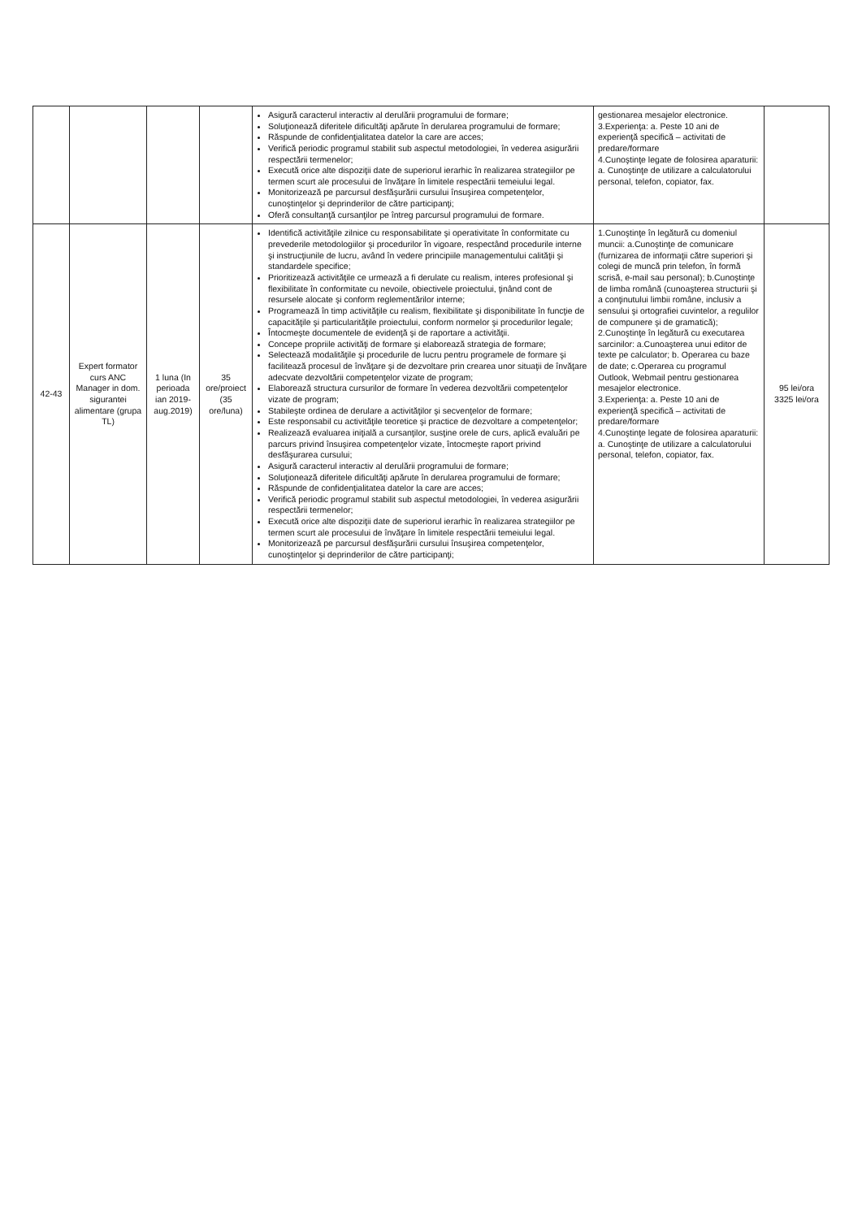| | | | | Asigură caracterul interactiv al derulării programului de formare; Soluţionează diferitele dificultăţi apărute în derularea programului de formare; Răspunde de confidenţialitatea datelor la care are acces; Verifică periodic programul stabilit sub aspectul metodologiei, în vederea asigurării respectării termenelor; Execută orice alte dispoziţii date de superiorul ierarhic în realizarea strategiilor pe termen scurt ale procesului de învăţare în limitele respectării temeiului legal. Monitorizează pe parcursul desfăşurării cursului însuşirea competenţelor, cunoştinţelor şi deprinderilor de către participanţi; Oferă consultanţă cursanţilor pe întreg parcursul programului de formare. | gestionarea mesajelor electronice. 3.Experienţa: a. Peste 10 ani de experienţă specifică – activitati de predare/formare 4.Cunoştinţe legate de folosirea aparaturii: a. Cunoştinţe de utilizare a calculatorului personal, telefon, copiator, fax. | |
| 42-43 | Expert formator curs ANC Manager in dom. sigurantei alimentare (grupa TL) | 1 luna (In perioada ian 2019-aug.2019) | 35 ore/proiect (35 ore/luna) | Identifică activităţile zilnice cu responsabilitate şi operativitate în conformitate cu prevederile metodologiilor şi procedurilor în vigoare, respectând procedurile interne şi instrucţiunile de lucru, având în vedere principiile managementului calităţii şi standardele specifice; Prioritizează activităţile ce urmează a fi derulate cu realism, interes profesional şi flexibilitate în conformitate cu nevoile, obiectivele proiectului, ţinând cont de resursele alocate şi conform reglementărilor interne; Programează în timp activităţile cu realism, flexibilitate şi disponibilitate în funcţie de capacităţile şi particularităţile proiectului, conform normelor şi procedurilor legale; Întocmeşte documentele de evidenţă şi de raportare a activităţii. Concepe propriile activităţi de formare şi elaborează strategia de formare; Selectează modalităţile şi procedurile de lucru pentru programele de formare şi facilitează procesul de învăţare şi de dezvoltare prin crearea unor situaţii de învăţare adecvate dezvoltării competenţelor vizate de program; Elaborează structura cursurilor de formare în vederea dezvoltării competenţelor vizate de program; Stabileşte ordinea de derulare a activităţilor şi secvenţelor de formare; Este responsabil cu activităţile teoretice şi practice de dezvoltare a competenţelor; Realizează evaluarea iniţială a cursanţilor, susţine orele de curs, aplică evaluări pe parcurs privind însuşirea competenţelor vizate, întocmeşte raport privind desfăşurarea cursului; Asigură caracterul interactiv al derulării programului de formare; Soluţionează diferitele dificultăţi apărute în derularea programului de formare; Răspunde de confidenţialitatea datelor la care are acces; Verifică periodic programul stabilit sub aspectul metodologiei, în vederea asigurării respectării termenelor; Execută orice alte dispoziţii date de superiorul ierarhic în realizarea strategiilor pe termen scurt ale procesului de învăţare în limitele respectării temeiului legal. Monitorizează pe parcursul desfăşurării cursului însuşirea competenţelor, cunoştinţelor şi deprinderilor de către participanţi; | 1.Cunoştinţe în legătură cu domeniul muncii: a.Cunoştinţe de comunicare (furnizarea de informaţii către superiori şi colegi de muncă prin telefon, în formă scrisă, e-mail sau personal); b.Cunoştinţe de limba română (cunoaşterea structurii şi a conţinutului limbii române, inclusiv a sensului şi ortografiei cuvintelor, a regulilor de compunere şi de gramatică); 2.Cunoştinţe în legătură cu executarea sarcinilor: a.Cunoaşterea unui editor de texte pe calculator; b. Operarea cu baze de date; c.Operarea cu programul Outlook, Webmail pentru gestionarea mesajelor electronice. 3.Experienţa: a. Peste 10 ani de experienţă specifică – activitati de predare/formare 4.Cunoştinţe legate de folosirea aparaturii: a. Cunoştinţe de utilizare a calculatorului personal, telefon, copiator, fax. | 95 lei/ora 3325 lei/ora |